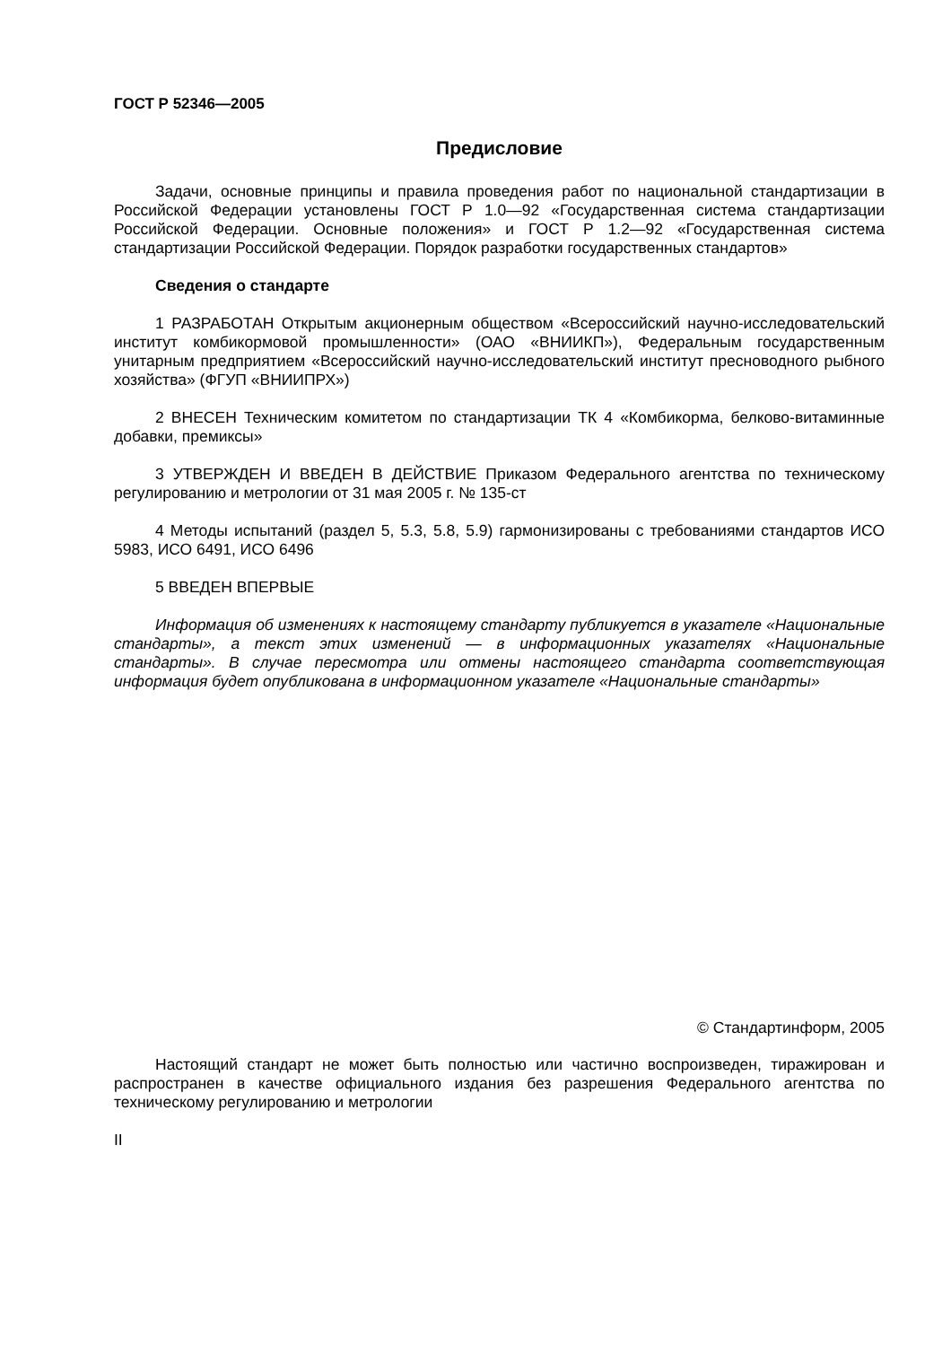ГОСТ Р 52346—2005
Предисловие
Задачи, основные принципы и правила проведения работ по национальной стандартизации в Российской Федерации установлены ГОСТ Р 1.0—92 «Государственная система стандартизации Российской Федерации. Основные положения» и ГОСТ Р 1.2—92 «Государственная система стандартизации Российской Федерации. Порядок разработки государственных стандартов»
Сведения о стандарте
1 РАЗРАБОТАН Открытым акционерным обществом «Всероссийский научно-исследовательский институт комбикормовой промышленности» (ОАО «ВНИИКП»), Федеральным государственным унитарным предприятием «Всероссийский научно-исследовательский институт пресноводного рыбного хозяйства» (ФГУП «ВНИИПРХ»)
2 ВНЕСЕН Техническим комитетом по стандартизации ТК 4 «Комбикорма, белково-витаминные добавки, премиксы»
3 УТВЕРЖДЕН И ВВЕДЕН В ДЕЙСТВИЕ Приказом Федерального агентства по техническому регулированию и метрологии от 31 мая 2005 г. № 135-ст
4 Методы испытаний (раздел 5, 5.3, 5.8, 5.9) гармонизированы с требованиями стандартов ИСО 5983, ИСО 6491, ИСО 6496
5 ВВЕДЕН ВПЕРВЫЕ
Информация об изменениях к настоящему стандарту публикуется в указателе «Национальные стандарты», а текст этих изменений — в информационных указателях «Национальные стандарты». В случае пересмотра или отмены настоящего стандарта соответствующая информация будет опубликована в информационном указателе «Национальные стандарты»
© Стандартинформ, 2005
Настоящий стандарт не может быть полностью или частично воспроизведен, тиражирован и распространен в качестве официального издания без разрешения Федерального агентства по техническому регулированию и метрологии
II